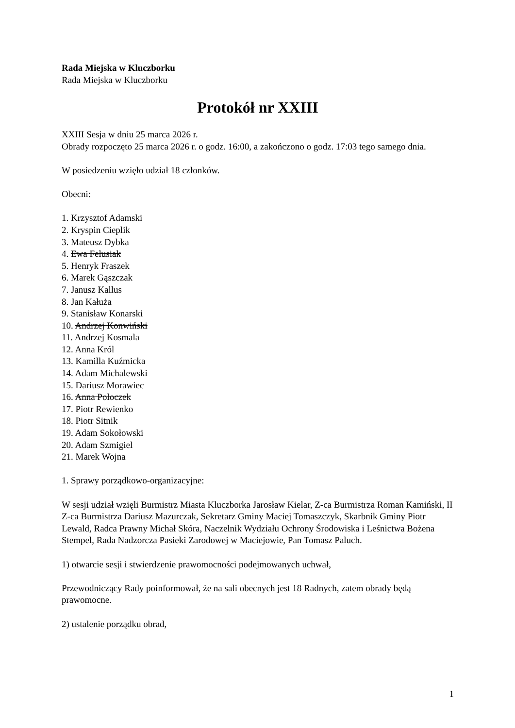Rada Miejska w Kluczborku
Rada Miejska w Kluczborku
Protokół nr XXIII
XXIII Sesja w dniu 25 marca 2026 r.
Obrady rozpoczęto 25 marca 2026 r. o godz. 16:00, a zakończono o godz. 17:03 tego samego dnia.
W posiedzeniu wzięło udział 18 członków.
Obecni:
1. Krzysztof Adamski
2. Kryspin Cieplik
3. Mateusz Dybka
4. Ewa Felusiak
5. Henryk Fraszek
6. Marek Gąszczak
7. Janusz Kallus
8. Jan Kałuża
9. Stanisław Konarski
10. Andrzej Konwiński
11. Andrzej Kosmala
12. Anna Król
13. Kamilla Kuźmicka
14. Adam Michalewski
15. Dariusz Morawiec
16. Anna Poloczek
17. Piotr Rewienko
18. Piotr Sitnik
19. Adam Sokołowski
20. Adam Szmigiel
21. Marek Wojna
1. Sprawy porządkowo-organizacyjne:
W sesji udział wzięli Burmistrz Miasta Kluczborka Jarosław Kielar, Z-ca Burmistrza Roman Kamiński, II Z-ca Burmistrza Dariusz Mazurczak, Sekretarz Gminy Maciej Tomaszczyk, Skarbnik Gminy Piotr Lewald, Radca Prawny Michał Skóra, Naczelnik Wydziału Ochrony Środowiska i Leśnictwa Bożena Stempel, Rada Nadzorcza Pasieki Zarodowej w Maciejowie, Pan Tomasz Paluch.
1) otwarcie sesji i stwierdzenie prawomocności podejmowanych uchwał,
Przewodniczący Rady poinformował, że na sali obecnych jest 18 Radnych, zatem obrady będą prawomocne.
2) ustalenie porządku obrad,
1